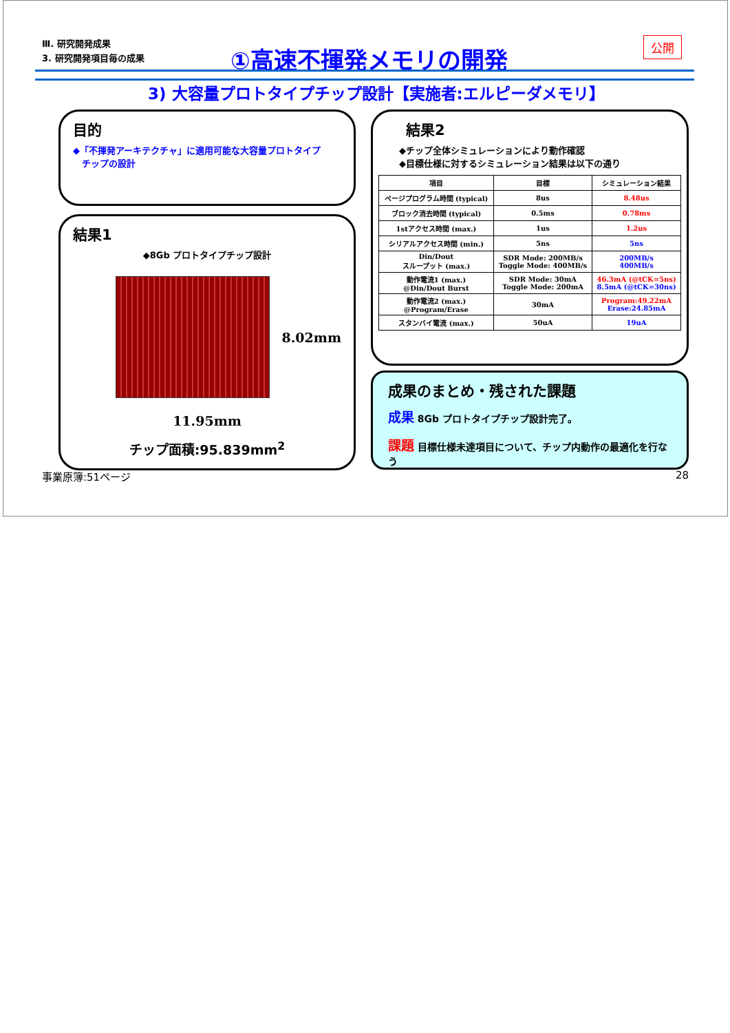Ⅲ. 研究開発成果
3. 研究開発項目毎の成果
①高速不揮発メモリの開発 公開
3) 大容量プロトタイプチップ設計【実施者:エルピーダメモリ】
目的
◆「不揮発アーキテクチャ」に適用可能な大容量プロトタイプ
　チップの設計
結果1
◆8Gb プロトタイプチップ設計
8.02mm
11.95mm
チップ面積:95.839mm<sup>2</sup>
結果2
◆チップ全体シミュレーションにより動作確認
◆目標仕様に対するシミュレーション結果は以下の通り
| 項目 | 目標 | シミュレーション結果 |
| --- | --- | --- |
| ページプログラム時間 (typical) | 8us | 8.48us |
| ブロック消去時間 (typical) | 0.5ms | 0.78ms |
| 1stアクセス時間 (max.) | 1us | 1.2us |
| シリアルアクセス時間 (min.) | 5ns | 5ns |
| Din/Dout スループット (max.) | SDR Mode: 200MB/s Toggle Mode: 400MB/s | 200MB/s 400MB/s |
| 動作電流1 (max.) @Din/Dout Burst | SDR Mode: 30mA Toggle Mode: 200mA | 46.3mA (@tCK=5ns) 8.5mA (@tCK=30ns) |
| 動作電流2 (max.) @Program/Erase | 30mA | Program:49.22mA Erase:24.85mA |
| スタンバイ電流 (max.) | 50uA | 19uA |
成果のまとめ・残された課題
成果 8Gb プロトタイプチップ設計完了。
課題 目標仕様未達項目について、チップ内動作の最適化を行なう
事業原簿:51ページ 28